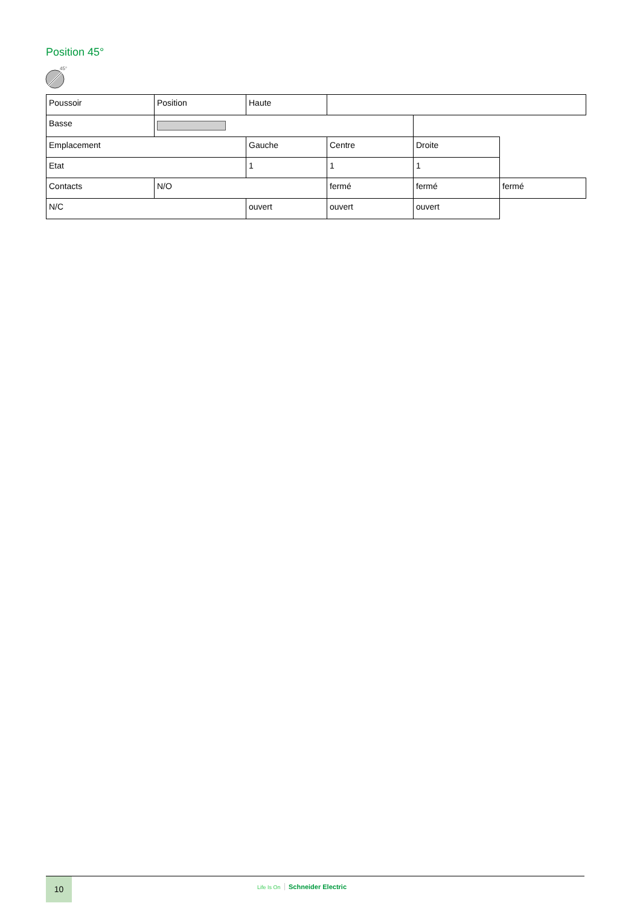Position 45°
45°
| Poussoir | Position | Haute | | | |
| Basse | | | | | |
| Emplacement | | Gauche | Centre | Droite | |
| Etat | | 1 | 1 | 1 | |
| Contacts | N/O | | fermé | fermé | fermé |
| N/C | | ouvert | ouvert | ouvert | |
10 Life Is On Schneider Electric